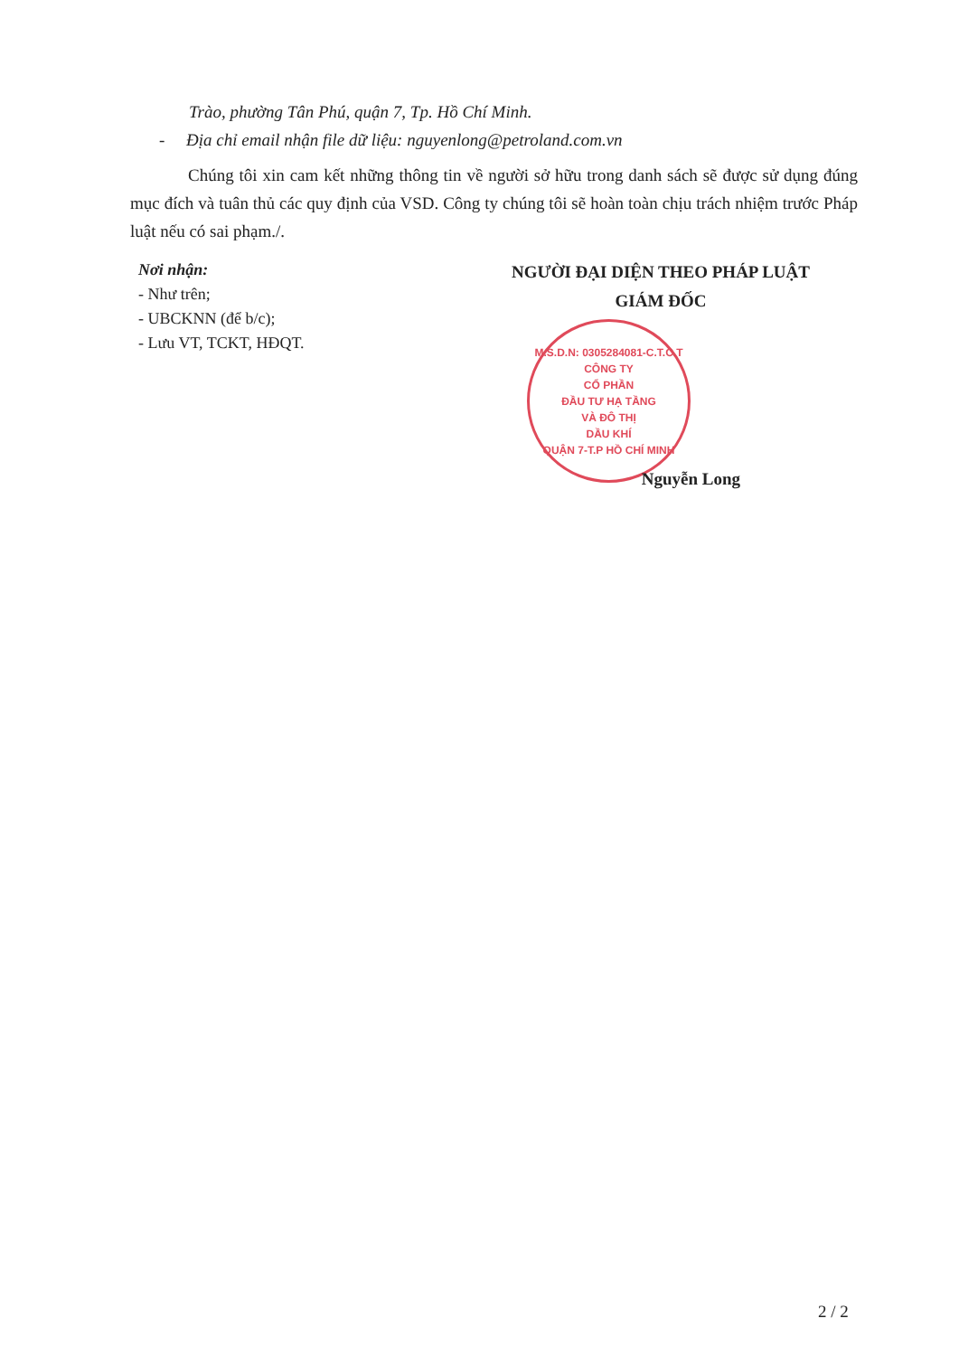Trào, phường Tân Phú, quận 7, Tp. Hồ Chí Minh.
- Địa chỉ email nhận file dữ liệu: nguyenlong@petroland.com.vn
Chúng tôi xin cam kết những thông tin về người sở hữu trong danh sách sẽ được sử dụng đúng mục đích và tuân thủ các quy định của VSD. Công ty chúng tôi sẽ hoàn toàn chịu trách nhiệm trước Pháp luật nếu có sai phạm./.
Nơi nhận:
- Như trên;
- UBCKNN (để b/c);
- Lưu VT, TCKT, HĐQT.
NGƯỜI ĐẠI DIỆN THEO PHÁP LUẬT
GIÁM ĐỐC
M.S.D.N: 0305284081-C.T.C.T
CÔNG TY
CỔ PHẦN
ĐẦU TƯ HẠ TẦNG
VÀ ĐÔ THỊ
DẦU KHÍ
QUẬN 7-T.P HỒ CHÍ MINH
Nguyễn Long
2 / 2